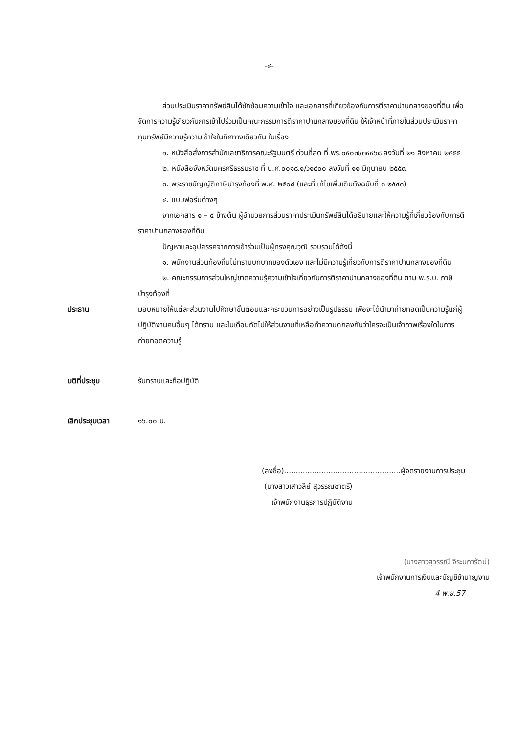-๔-
ส่วนประเมินราคาทรัพย์สินได้ซักซ้อมความเข้าใจ และเอกสารที่เกี่ยวข้องกับการตีราคาปานกลางของที่ดิน เพื่อจัดการความรู้เกี่ยวกับการเข้าไปร่วมเป็นคณะกรรมการตีราคาปานกลางของที่ดิน ให้เจ้าหน้าที่ภายในส่วนประเมินราคาทุนทรัพย์มีความรู้ความเข้าใจในทิศทางเดียวกัน ในเรื่อง
๑. หนังสือสั่งการสำนักเลขาธิการคณะรัฐมนตรี ด่วนที่สุด ที่ พร.๐๕๐๗/๓๔๔๖๘ ลงวันที่ ๒๑ สิงหาคม ๒๕๕๕
๒. หนังสือจังหวัดนครศรีธรรมราช ที่ น.ศ.๐๐๑๘.๑/ว๑๙๐๐ ลงวันที่ ๑๑ มิถุนายน ๒๕๕๗
๓. พระราชบัญญัติภาษีบำรุงท้องที่ พ.ศ. ๒๕๐๘ (และที่แก้ไขเพิ่มเติมถึงฉบับที่ ๓ ๒๕๔๓)
๔. แบบฟอร์มต่างๆ
จากเอกสาร ๑ – ๔ ข้างต้น ผู้อำนวยการส่วนราคาประเมินทรัพย์สินได้อธิบายและให้ความรู้ที่เกี่ยวข้องกับการตีราคาปานกลางของที่ดิน
ปัญหาและอุปสรรคจากการเข้าร่วมเป็นผู้ทรงคุณวุฒิ รวบรวมได้ดังนี้
๑. พนักงานส่วนท้องถิ่นไม่ทราบบทบาทของตัวเอง และไม่มีความรู้เกี่ยวกับการตีราคาปานกลางของที่ดิน
๒. คณะกรรมการส่วนใหญ่ขาดความรู้ความเข้าใจเกี่ยวกับการตีราคาปานกลางของที่ดิน ตาม พ.ร.บ. ภาษีบำรุงท้องที่
ประธาน มอบหมายให้แต่ละส่วนงานไปศึกษาขั้นตอนและกระบวนการอย่างเป็นรูปธรรม เพื่อจะได้นำมาถ่ายทอดเป็นความรู้แก่ผู้ปฏิบัติงานคนอื่นๆ ได้ทราบ และในเดือนถัดไปให้ส่วนงานที่เหลือทำความตกลงกันว่าใครจะเป็นเจ้าภาพเรื่องใดในการถ่ายทอดความรู้
มติที่ประชุม รับทราบและถือปฏิบัติ
เลิกประชุมเวลา ๑๖.๐๐ น.
(ลงชื่อ)..................................................ผู้จดรายงานการประชุม
(นางสาวเสาวลีย์ สุวรรณชาตรี)
เจ้าพนักงานธุรการปฏิบัติงาน
(นางสาวสุวรรณี จิระนภารัตน์)
เจ้าพนักงานการเงินและบัญชีชำนาญงาน
4 พ.ย.57